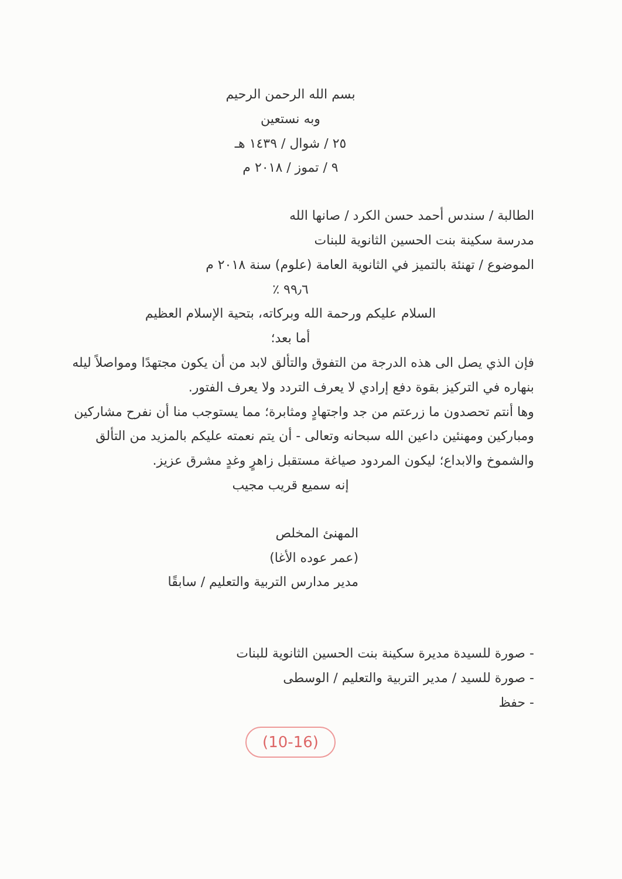بسم الله الرحمن الرحيم
وبه نستعين
٢٥ / شوال / ١٤٣٩ هـ
٩ / تموز / ٢٠١٨ م
الطالبة / سندس أحمد حسن الكرد / صانها الله
مدرسة سكينة بنت الحسين الثانوية للبنات
الموضوع / تهنئة بالتميز في الثانوية العامة (علوم) سنة ٢٠١٨ م
٩٩٫٦ ٪
السلام عليكم ورحمة الله وبركاته، بتحية الإسلام العظيم
أما بعد؛
فإن الذي يصل الى هذه الدرجة من التفوق والتألق لابد من أن يكون مجتهدًا ومواصلاً ليله بنهاره في التركيز بقوة دفع إرادي لا يعرف التردد ولا يعرف الفتور.
وها أنتم تحصدون ما زرعتم من جد واجتهادٍ ومثابرة؛ مما يستوجب منا أن نفرح مشاركين ومباركين ومهنئين داعين الله سبحانه وتعالى - أن يتم نعمته عليكم بالمزيد من التألق والشموخ والابداع؛ ليكون المردود صياغة مستقبل زاهرٍ وغدٍ مشرق عزيز.
إنه سميع قريب مجيب
المهنئ المخلص
(عمر عوده الأغا)
مدير مدارس التربية والتعليم / سابقًا
- صورة للسيدة مديرة سكينة بنت الحسين الثانوية للبنات
- صورة للسيد / مدير التربية والتعليم / الوسطى
- حفظ
(10-16)